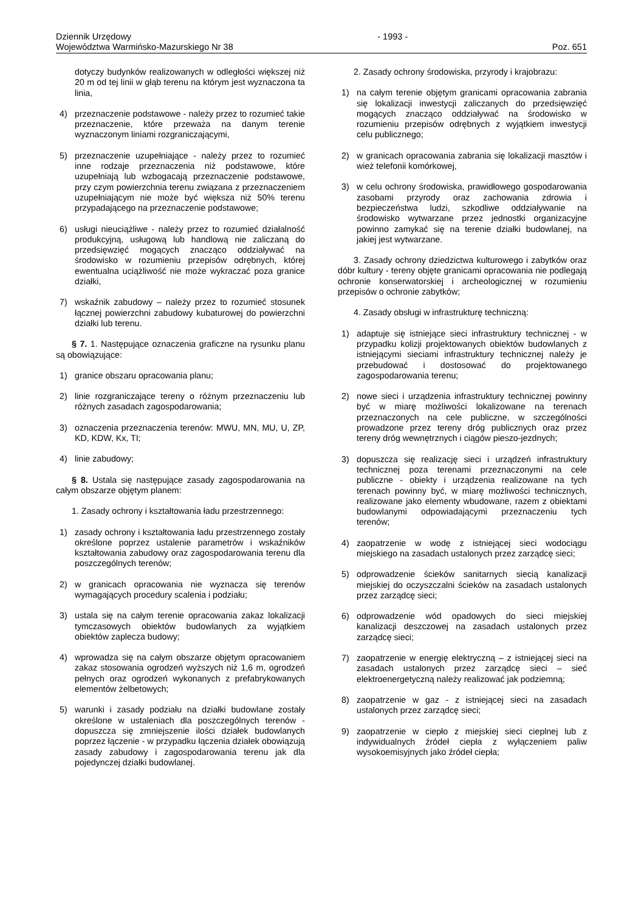Dziennik Urzędowy
Województwa Warmińsko-Mazurskiego Nr 38
- 1993 -
Poz. 651
dotyczy budynków realizowanych w odległości większej niż 20 m od tej linii w głąb terenu na którym jest wyznaczona ta linia,
4) przeznaczenie podstawowe - należy przez to rozumieć takie przeznaczenie, które przeważa na danym terenie wyznaczonym liniami rozgraniczającymi,
5) przeznaczenie uzupełniające - należy przez to rozumieć inne rodzaje przeznaczenia niż podstawowe, które uzupełniają lub wzbogacają przeznaczenie podstawowe, przy czym powierzchnia terenu związana z przeznaczeniem uzupełniającym nie może być większa niż 50% terenu przypadającego na przeznaczenie podstawowe;
6) usługi nieuciążliwe - należy przez to rozumieć działalność produkcyjną, usługową lub handlową nie zaliczaną do przedsięwzięć mogących znacząco oddziaływać na środowisko w rozumieniu przepisów odrębnych, której ewentualna uciążliwość nie może wykraczać poza granice działki,
7) wskaźnik zabudowy – należy przez to rozumieć stosunek łącznej powierzchni zabudowy kubaturowej do powierzchni działki lub terenu.
§ 7. 1. Następujące oznaczenia graficzne na rysunku planu są obowiązujące:
1) granice obszaru opracowania planu;
2) linie rozgraniczające tereny o różnym przeznaczeniu lub różnych zasadach zagospodarowania;
3) oznaczenia przeznaczenia terenów: MWU, MN, MU, U, ZP, KD, KDW, Kx, TI;
4) linie zabudowy;
§ 8. Ustala się następujące zasady zagospodarowania na całym obszarze objętym planem:
1. Zasady ochrony i kształtowania ładu przestrzennego:
1) zasady ochrony i kształtowania ładu przestrzennego zostały określone poprzez ustalenie parametrów i wskaźników kształtowania zabudowy oraz zagospodarowania terenu dla poszczególnych terenów;
2) w granicach opracowania nie wyznacza się terenów wymagających procedury scalenia i podziału;
3) ustala się na całym terenie opracowania zakaz lokalizacji tymczasowych obiektów budowlanych za wyjątkiem obiektów zaplecza budowy;
4) wprowadza się na całym obszarze objętym opracowaniem zakaz stosowania ogrodzeń wyższych niż 1,6 m, ogrodzeń pełnych oraz ogrodzeń wykonanych z prefabrykowanych elementów żelbetowych;
5) warunki i zasady podziału na działki budowlane zostały określone w ustaleniach dla poszczególnych terenów - dopuszcza się zmniejszenie ilości działek budowlanych poprzez łączenie - w przypadku łączenia działek obowiązują zasady zabudowy i zagospodarowania terenu jak dla pojedynczej działki budowlanej.
2. Zasady ochrony środowiska, przyrody i krajobrazu:
1) na całym terenie objętym granicami opracowania zabrania się lokalizacji inwestycji zaliczanych do przedsięwzięć mogących znacząco oddziaływać na środowisko w rozumieniu przepisów odrębnych z wyjątkiem inwestycji celu publicznego;
2) w granicach opracowania zabrania się lokalizacji masztów i wież telefonii komórkowej,
3) w celu ochrony środowiska, prawidłowego gospodarowania zasobami przyrody oraz zachowania zdrowia i bezpieczeństwa ludzi, szkodliwe oddziaływanie na środowisko wytwarzane przez jednostki organizacyjne powinno zamykać się na terenie działki budowlanej, na jakiej jest wytwarzane.
3. Zasady ochrony dziedzictwa kulturowego i zabytków oraz dóbr kultury - tereny objęte granicami opracowania nie podlegają ochronie konserwatorskiej i archeologicznej w rozumieniu przepisów o ochronie zabytków;
4. Zasady obsługi w infrastrukturę techniczną:
1) adaptuje się istniejące sieci infrastruktury technicznej - w przypadku kolizji projektowanych obiektów budowlanych z istniejącymi sieciami infrastruktury technicznej należy je przebudować i dostosować do projektowanego zagospodarowania terenu;
2) nowe sieci i urządzenia infrastruktury technicznej powinny być w miarę możliwości lokalizowane na terenach przeznaczonych na cele publiczne, w szczególności prowadzone przez tereny dróg publicznych oraz przez tereny dróg wewnętrznych i ciągów pieszo-jezdnych;
3) dopuszcza się realizację sieci i urządzeń infrastruktury technicznej poza terenami przeznaczonymi na cele publiczne - obiekty i urządzenia realizowane na tych terenach powinny być, w miarę możliwości technicznych, realizowane jako elementy wbudowane, razem z obiektami budowlanymi odpowiadającymi przeznaczeniu tych terenów;
4) zaopatrzenie w wodę z istniejącej sieci wodociągu miejskiego na zasadach ustalonych przez zarządcę sieci;
5) odprowadzenie ścieków sanitarnych siecią kanalizacji miejskiej do oczyszczalni ścieków na zasadach ustalonych przez zarządcę sieci;
6) odprowadzenie wód opadowych do sieci miejskiej kanalizacji deszczowej na zasadach ustalonych przez zarządcę sieci;
7) zaopatrzenie w energię elektryczną – z istniejącej sieci na zasadach ustalonych przez zarządcę sieci – sieć elektroenergetyczną należy realizować jak podziemną;
8) zaopatrzenie w gaz - z istniejącej sieci na zasadach ustalonych przez zarządcę sieci;
9) zaopatrzenie w ciepło z miejskiej sieci cieplnej lub z indywidualnych źródeł ciepła z wyłączeniem paliw wysokoemisyjnych jako źródeł ciepła;